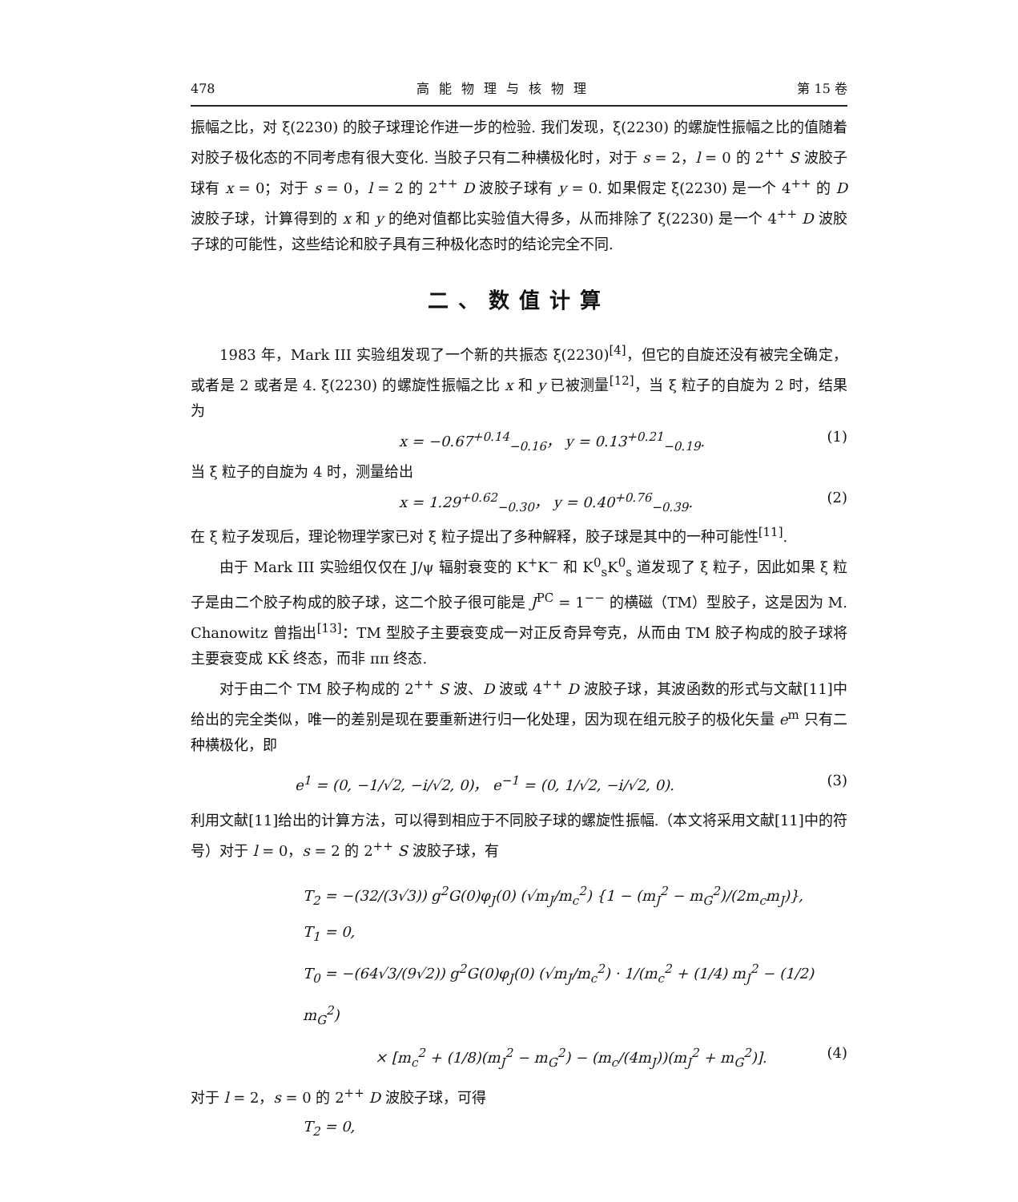478 高能物理与核物理 第 15 卷
振幅之比，对 ξ(2230) 的胶子球理论作进一步的检验. 我们发现，ξ(2230) 的螺旋性振幅之比的值随着对胶子极化态的不同考虑有很大变化. 当胶子只有二种横极化时，对于 s = 2，l = 0 的 2<sup>++</sup> S 波胶子球有 x = 0；对于 s = 0，l = 2 的 2<sup>++</sup> D 波胶子球有 y = 0. 如果假定 ξ(2230) 是一个 4<sup>++</sup> 的 D 波胶子球，计算得到的 x 和 y 的绝对值都比实验值大得多，从而排除了 ξ(2230) 是一个 4<sup>++</sup> D 波胶子球的可能性，这些结论和胶子具有三种极化态时的结论完全不同.
二、数值计算
1983 年，Mark III 实验组发现了一个新的共振态 ξ(2230)<sup>[4]</sup>，但它的自旋还没有被完全确定，或者是 2 或者是 4. ξ(2230) 的螺旋性振幅之比 x 和 y 已被测量<sup>[12]</sup>，当 ξ 粒子的自旋为 2 时，结果为
x = −0.67<sup>+0.14</sup><sub>−0.16</sub>， y = 0.13<sup>+0.21</sup><sub>−0.19</sub>. (1)
当 ξ 粒子的自旋为 4 时，测量给出
x = 1.29<sup>+0.62</sup><sub>−0.30</sub>， y = 0.40<sup>+0.76</sup><sub>−0.39</sub>. (2)
在 ξ 粒子发现后，理论物理学家已对 ξ 粒子提出了多种解释，胶子球是其中的一种可能性<sup>[11]</sup>.
由于 Mark III 实验组仅仅在 J/ψ 辐射衰变的 K<sup>+</sup>K<sup>−</sup> 和 K<sup>0</sup><sub>s</sub>K<sup>0</sup><sub>s</sub> 道发现了 ξ 粒子，因此如果 ξ 粒子是由二个胶子构成的胶子球，这二个胶子很可能是 J<sup>PC</sup> = 1<sup>−−</sup> 的横磁（TM）型胶子，这是因为 M. Chanowitz 曾指出<sup>[13]</sup>：TM 型胶子主要衰变成一对正反奇异夸克，从而由 TM 胶子构成的胶子球将主要衰变成 KK̄ 终态，而非 ππ 终态.
对于由二个 TM 胶子构成的 2<sup>++</sup> S 波、D 波或 4<sup>++</sup> D 波胶子球，其波函数的形式与文献[11]中给出的完全类似，唯一的差别是现在要重新进行归一化处理，因为现在组元胶子的极化矢量 e<sup>m</sup> 只有二种横极化，即
e<sup>1</sup> = (0, −1/√2, −i/√2, 0)， e<sup>−1</sup> = (0, 1/√2, −i/√2, 0). (3)
利用文献[11]给出的计算方法，可以得到相应于不同胶子球的螺旋性振幅.（本文将采用文献[11]中的符号）对于 l = 0，s = 2 的 2<sup>++</sup> S 波胶子球，有
T<sub>2</sub> = −(32/(3√3)) g<sup>2</sup>G(0)φ<sub>J</sub>(0) (√m<sub>J</sub>/m<sub>c</sub><sup>2</sup>) {1 − (m<sub>J</sub><sup>2</sup> − m<sub>G</sub><sup>2</sup>)/(2m<sub>c</sub>m<sub>J</sub>)},
T<sub>1</sub> = 0,
T<sub>0</sub> = −(64√3/(9√2)) g<sup>2</sup>G(0)φ<sub>J</sub>(0) (√m<sub>J</sub>/m<sub>c</sub><sup>2</sup>) · 1/(m<sub>c</sub><sup>2</sup> + (1/4) m<sub>J</sub><sup>2</sup> − (1/2) m<sub>G</sub><sup>2</sup>)
× [m<sub>c</sub><sup>2</sup> + (1/8)(m<sub>J</sub><sup>2</sup> − m<sub>G</sub><sup>2</sup>) − (m<sub>c</sub>/(4m<sub>J</sub>))(m<sub>J</sub><sup>2</sup> + m<sub>G</sub><sup>2</sup>)]. (4)
对于 l = 2，s = 0 的 2<sup>++</sup> D 波胶子球，可得
T<sub>2</sub> = 0,